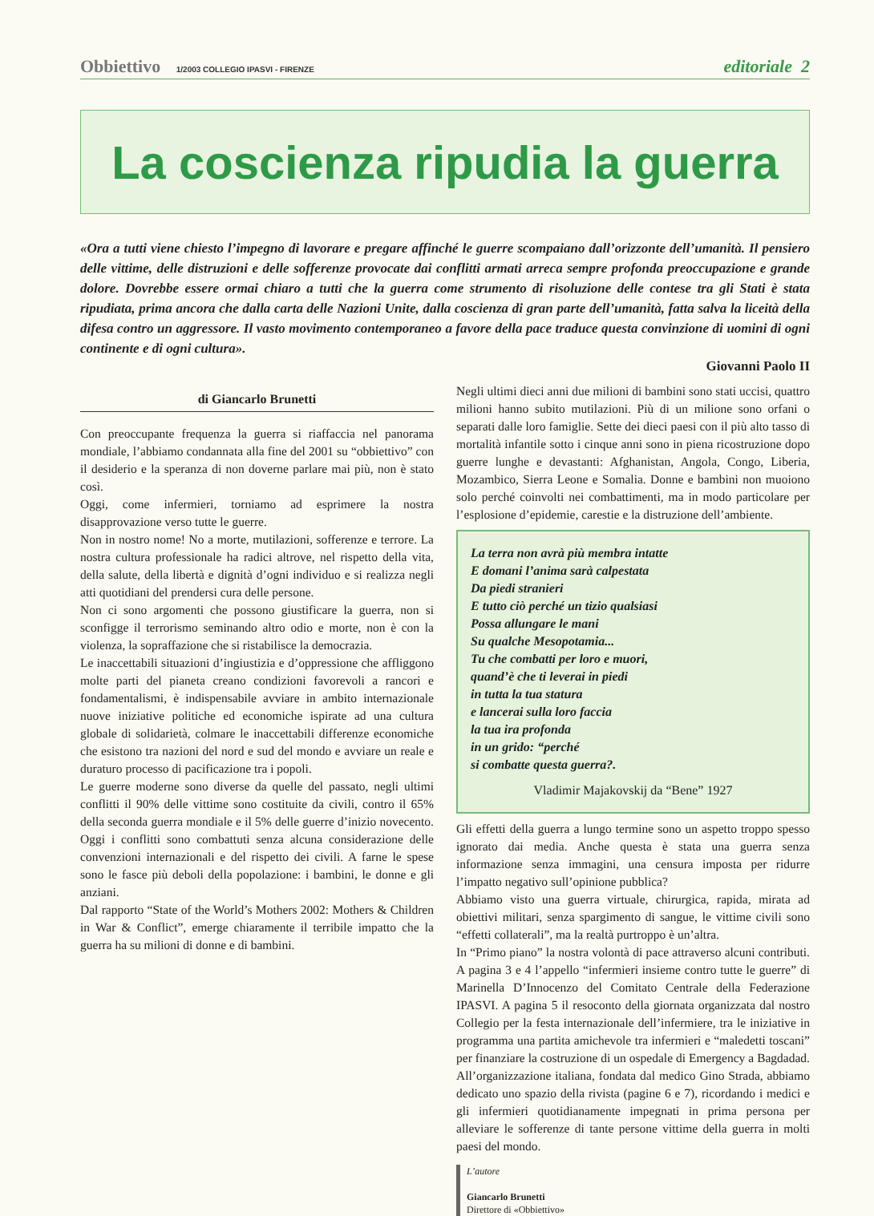Obbiettivo 1/2003 COLLEGIO IPASVI - FIRENZE
editoriale 2
La coscienza ripudia la guerra
«Ora a tutti viene chiesto l’impegno di lavorare e pregare affinché le guerre scompaiano dall’orizzonte dell’umanità. Il pensiero delle vittime, delle distruzioni e delle sofferenze provocate dai conflitti armati arreca sempre profonda preoccupazione e grande dolore. Dovrebbe essere ormai chiaro a tutti che la guerra come strumento di risoluzione delle contese tra gli Stati è stata ripudiata, prima ancora che dalla carta delle Nazioni Unite, dalla coscienza di gran parte dell’umanità, fatta salva la liceità della difesa contro un aggressore. Il vasto movimento contemporaneo a favore della pace traduce questa convinzione di uomini di ogni continente e di ogni cultura».
Giovanni Paolo II
di Giancarlo Brunetti
Con preoccupante frequenza la guerra si riaffaccia nel panorama mondiale, l’abbiamo condannata alla fine del 2001 su “obbiettivo” con il desiderio e la speranza di non doverne parlare mai più, non è stato così.
Oggi, come infermieri, torniamo ad esprimere la nostra disapprovazione verso tutte le guerre.
Non in nostro nome! No a morte, mutilazioni, sofferenze e terrore. La nostra cultura professionale ha radici altrove, nel rispetto della vita, della salute, della libertà e dignità d’ogni individuo e si realizza negli atti quotidiani del prendersi cura delle persone.
Non ci sono argomenti che possono giustificare la guerra, non si sconfigge il terrorismo seminando altro odio e morte, non è con la violenza, la sopraffazione che si ristabilisce la democrazia.
Le inaccettabili situazioni d’ingiustizia e d’oppressione che affliggono molte parti del pianeta creano condizioni favorevoli a rancori e fondamentalismi, è indispensabile avviare in ambito internazionale nuove iniziative politiche ed economiche ispirate ad una cultura globale di solidarietà, colmare le inaccettabili differenze economiche che esistono tra nazioni del nord e sud del mondo e avviare un reale e duraturo processo di pacificazione tra i popoli.
Le guerre moderne sono diverse da quelle del passato, negli ultimi conflitti il 90% delle vittime sono costituite da civili, contro il 65% della seconda guerra mondiale e il 5% delle guerre d’inizio novecento. Oggi i conflitti sono combattuti senza alcuna considerazione delle convenzioni internazionali e del rispetto dei civili. A farne le spese sono le fasce più deboli della popolazione: i bambini, le donne e gli anziani.
Dal rapporto “State of the World’s Mothers 2002: Mothers & Children in War & Conflict”, emerge chiaramente il terribile impatto che la guerra ha su milioni di donne e di bambini.
Negli ultimi dieci anni due milioni di bambini sono stati uccisi, quattro milioni hanno subito mutilazioni. Più di un milione sono orfani o separati dalle loro famiglie. Sette dei dieci paesi con il più alto tasso di mortalità infantile sotto i cinque anni sono in piena ricostruzione dopo guerre lunghe e devastanti: Afghanistan, Angola, Congo, Liberia, Mozambico, Sierra Leone e Somalia. Donne e bambini non muoiono solo perché coinvolti nei combattimenti, ma in modo particolare per l’esplosione d’epidemie, carestie e la distruzione dell’ambiente.
La terra non avrà più membra intatte
E domani l’anima sarà calpestata
Da piedi stranieri
E tutto ciò perché un tizio qualsiasi
Possa allungare le mani
Su qualche Mesopotamia...
Tu che combatti per loro e muori,
quand’è che ti leverai in piedi
in tutta la tua statura
e lancerai sulla loro faccia
la tua ira profonda
in un grido: “perché
si combatte questa guerra?.
Vladimir Majakovskij da “Bene” 1927
Gli effetti della guerra a lungo termine sono un aspetto troppo spesso ignorato dai media. Anche questa è stata una guerra senza informazione senza immagini, una censura imposta per ridurre l’impatto negativo sull’opinione pubblica?
Abbiamo visto una guerra virtuale, chirurgica, rapida, mirata ad obiettivi militari, senza spargimento di sangue, le vittime civili sono “effetti collaterali”, ma la realtà purtroppo è un’altra.
In “Primo piano” la nostra volontà di pace attraverso alcuni contributi. A pagina 3 e 4 l’appello “infermieri insieme contro tutte le guerre” di Marinella D’Innocenzo del Comitato Centrale della Federazione IPASVI. A pagina 5 il resoconto della giornata organizzata dal nostro Collegio per la festa internazionale dell’infermiere, tra le iniziative in programma una partita amichevole tra infermieri e “maledetti toscani” per finanziare la costruzione di un ospedale di Emergency a Bagdadad. All’organizzazione italiana, fondata dal medico Gino Strada, abbiamo dedicato uno spazio della rivista (pagine 6 e 7), ricordando i medici e gli infermieri quotidianamente impegnati in prima persona per alleviare le sofferenze di tante persone vittime della guerra in molti paesi del mondo.
L’autore
Giancarlo Brunetti
Direttore di «Obbiettivo»